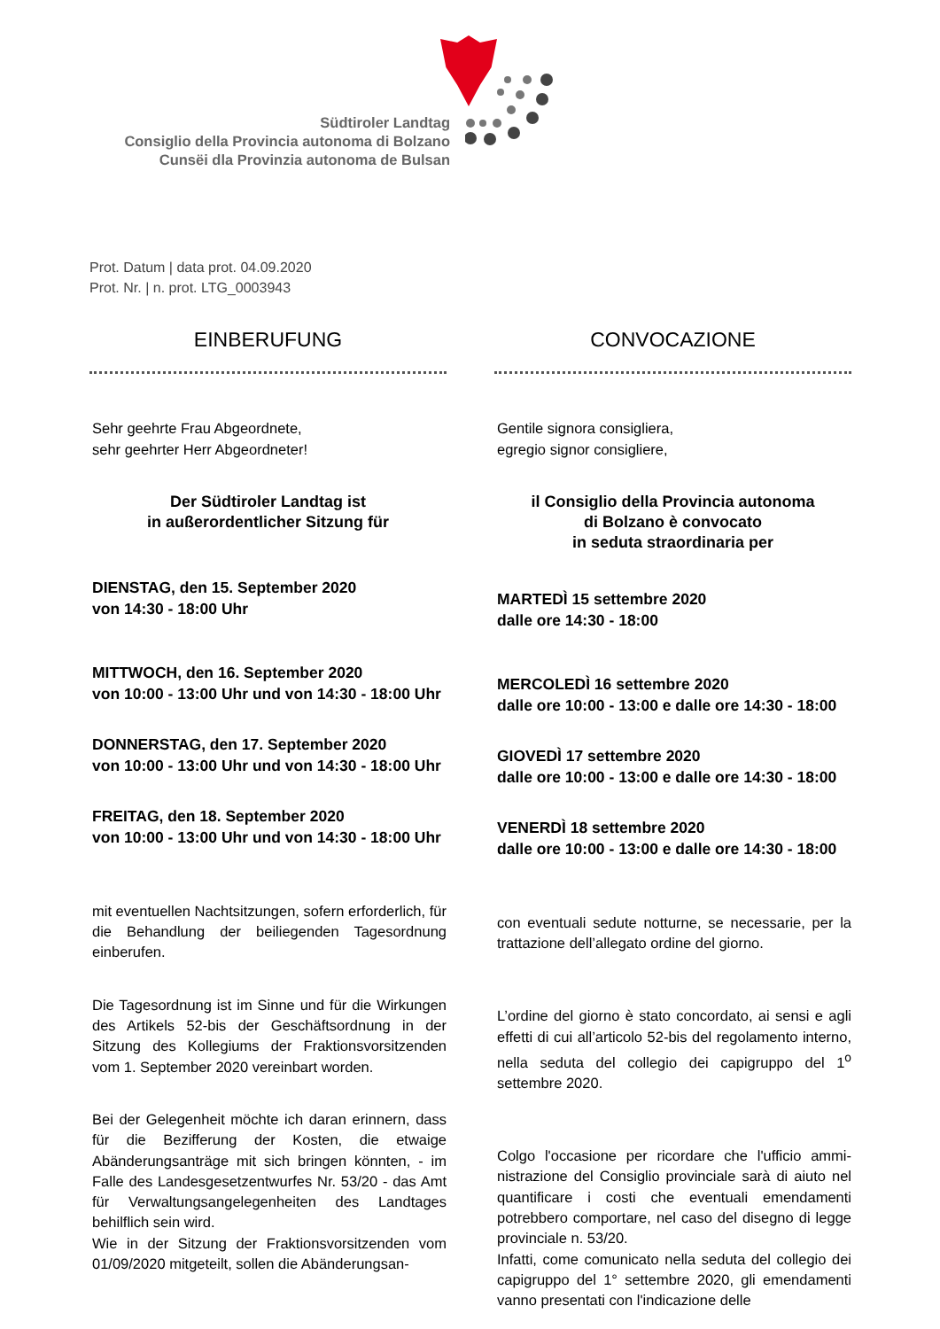Südtiroler Landtag
Consiglio della Provincia autonoma di Bolzano
Cunsëi dla Provinzia autonoma de Bulsan
Prot. Datum | data prot. 04.09.2020
Prot. Nr. | n. prot. LTG_0003943
EINBERUFUNG
Sehr geehrte Frau Abgeordnete,
sehr geehrter Herr Abgeordneter!
Der Südtiroler Landtag ist
in außerordentlicher Sitzung für
DIENSTAG, den 15. September 2020
von 14:30 - 18:00 Uhr
MITTWOCH, den 16. September 2020
von 10:00 - 13:00 Uhr und von 14:30 - 18:00 Uhr
DONNERSTAG, den 17. September 2020
von 10:00 - 13:00 Uhr und von 14:30 - 18:00 Uhr
FREITAG, den 18. September 2020
von 10:00 - 13:00 Uhr und von 14:30 - 18:00 Uhr
mit eventuellen Nachtsitzungen, sofern erforder­lich, für die Behandlung der beiliegenden Tages­ordnung einberufen.
Die Tagesordnung ist im Sinne und für die Wirkun­gen des Artikels 52-bis der Geschäftsordnung in der Sitzung des Kollegiums der Fraktionsvorsit­zenden vom 1. September 2020 vereinbart wor­den.
Bei der Gelegenheit möchte ich daran erinnern, dass für die Bezifferung der Kosten, die etwaige Abänderungsanträge mit sich bringen könnten, - im Falle des Landesgesetzentwurfes Nr. 53/20 - das Amt für Verwaltungsangelegenheiten des Landtages behilflich sein wird.
Wie in der Sitzung der Fraktionsvorsitzenden vom 01/09/2020 mitgeteilt, sollen die Abänderungsan­-
CONVOCAZIONE
Gentile signora consigliera,
egregio signor consigliere,
il Consiglio della Provincia autonoma
di Bolzano è convocato
in seduta straordinaria per
MARTEDÌ 15 settembre 2020
dalle ore 14:30 - 18:00
MERCOLEDÌ 16 settembre 2020
dalle ore 10:00 - 13:00 e dalle ore 14:30 - 18:00
GIOVEDÌ 17 settembre 2020
dalle ore 10:00 - 13:00 e dalle ore 14:30 - 18:00
VENERDÌ 18 settembre 2020
dalle ore 10:00 - 13:00 e dalle ore 14:30 - 18:00
con eventuali sedute notturne, se necessarie, per la trattazione dell’allegato ordine del giorno.
L’ordine del giorno è stato concordato, ai sensi e agli effetti di cui all’articolo 52-bis del regolamento interno, nella seduta del collegio dei capigruppo del 1<sup>o</sup> settembre 2020.
Colgo l'occasione per ricordare che l'ufficio ammi­nistrazione del Consiglio provinciale sarà di aiuto nel quantificare i costi che eventuali emendamenti potrebbero comportare, nel caso del disegno di legge provinciale n. 53/20.
Infatti, come comunicato nella seduta del collegio dei capigruppo del 1° settembre 2020, gli emen­damenti vanno presentati con l'indicazione delle